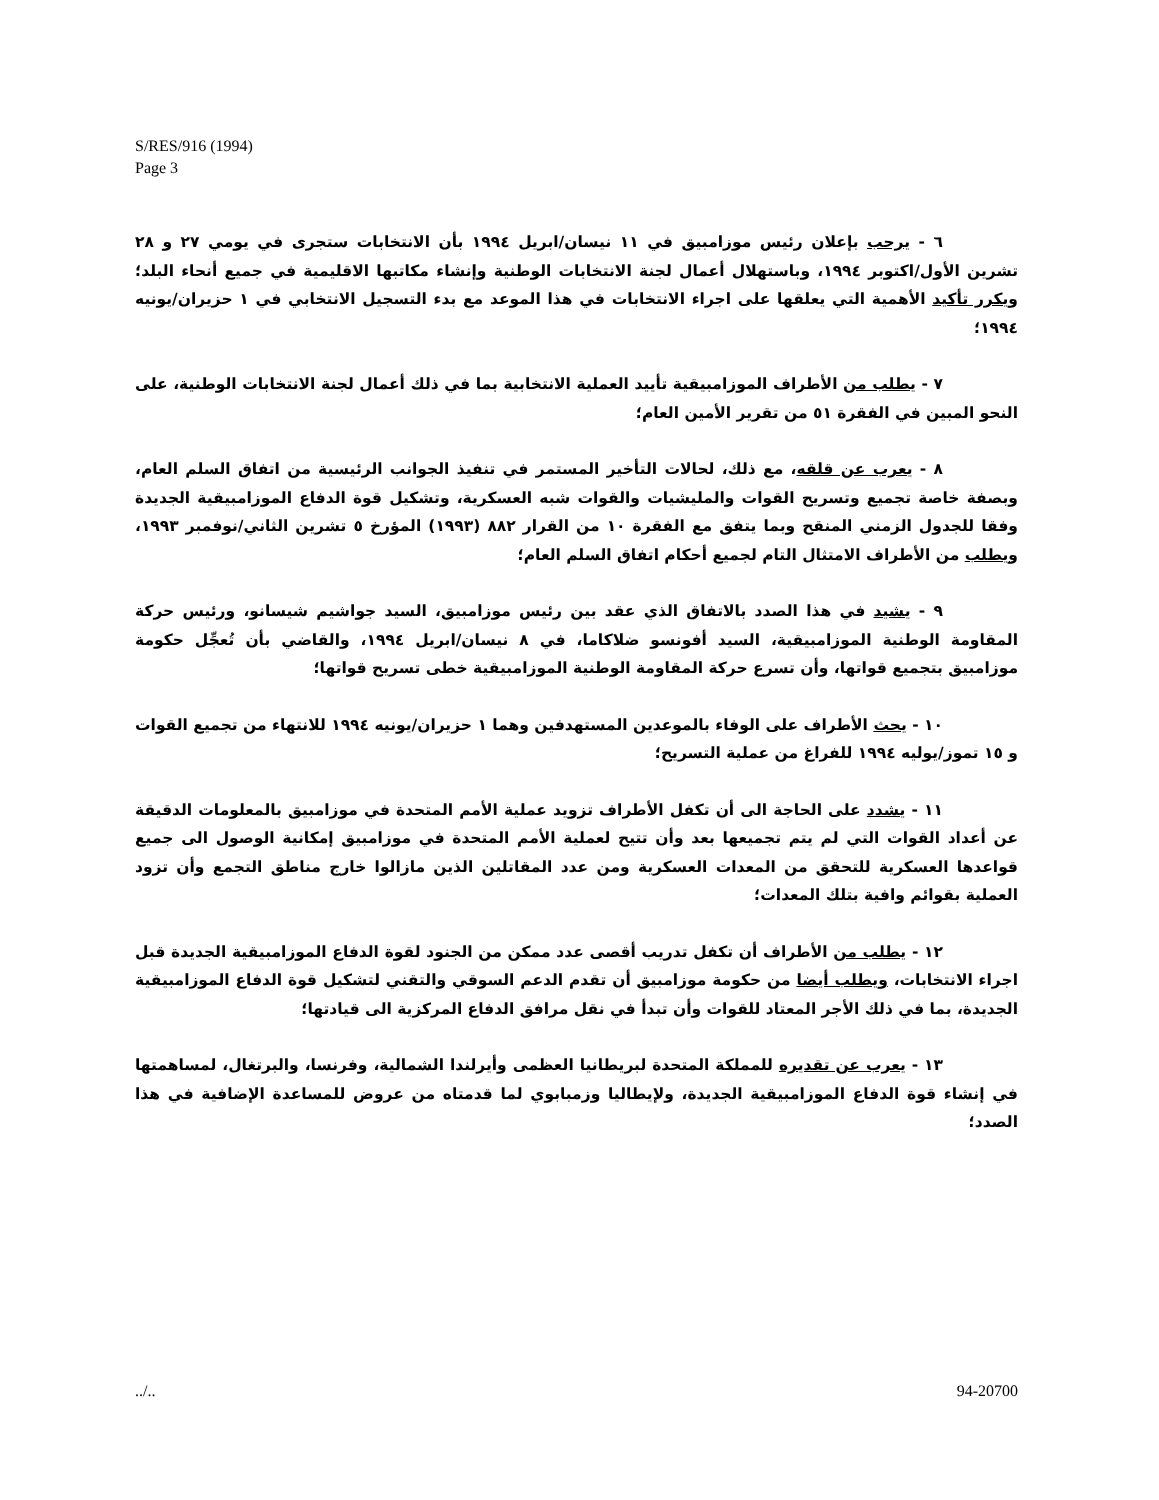S/RES/916 (1994)
Page 3
٦ - يرحب بإعلان رئيس موزامبيق في ١١ نيسان/ابريل ١٩٩٤ بأن الانتخابات ستجرى في يومي ٢٧ و ٢٨ تشرين الأول/اكتوبر ١٩٩٤، وباستهلال أعمال لجنة الانتخابات الوطنية وإنشاء مكاتبها الاقليمية في جميع أنحاء البلد؛ ويكرر تأكيد الأهمية التي يعلقها على اجراء الانتخابات في هذا الموعد مع بدء التسجيل الانتخابي في ١ حزيران/يونيه ١٩٩٤؛
٧ - يطلب من الأطراف الموزامبيقية تأييد العملية الانتخابية بما في ذلك أعمال لجنة الانتخابات الوطنية، على النحو المبين في الفقرة ٥١ من تقرير الأمين العام؛
٨ - يعرب عن قلقه، مع ذلك، لحالات التأخير المستمر في تنفيذ الجوانب الرئيسية من اتفاق السلم العام، وبصفة خاصة تجميع وتسريح القوات والمليشيات والقوات شبه العسكرية، وتشكيل قوة الدفاع الموزامبيقية الجديدة وفقا للجدول الزمني المنقح وبما يتفق مع الفقرة ١٠ من القرار ٨٨٢ (١٩٩٣) المؤرخ ٥ تشرين الثاني/نوفمبر ١٩٩٣، ويطلب من الأطراف الامتثال التام لجميع أحكام اتفاق السلم العام؛
٩ - يشيد في هذا الصدد بالاتفاق الذي عقد بين رئيس موزامبيق، السيد جواشيم شيسانو، ورئيس حركة المقاومة الوطنية الموزامبيقية، السيد أفونسو ضلاكاما، في ٨ نيسان/ابريل ١٩٩٤، والقاضي بأن تُعجِّل حكومة موزامبيق بتجميع قواتها، وأن تسرع حركة المقاومة الوطنية الموزامبيقية خطى تسريح قواتها؛
١٠ - يحث الأطراف على الوفاء بالموعدين المستهدفين وهما ١ حزيران/يونيه ١٩٩٤ للانتهاء من تجميع القوات و ١٥ تموز/يوليه ١٩٩٤ للفراغ من عملية التسريح؛
١١ - يشدد على الحاجة الى أن تكفل الأطراف تزويد عملية الأمم المتحدة في موزامبيق بالمعلومات الدقيقة عن أعداد القوات التي لم يتم تجميعها بعد وأن تتيح لعملية الأمم المتحدة في موزامبيق إمكانية الوصول الى جميع قواعدها العسكرية للتحقق من المعدات العسكرية ومن عدد المقاتلين الذين مازالوا خارج مناطق التجمع وأن تزود العملية بقوائم وافية بتلك المعدات؛
١٢ - يطلب من الأطراف أن تكفل تدريب أقصى عدد ممكن من الجنود لقوة الدفاع الموزامبيقية الجديدة قبل اجراء الانتخابات، ويطلب أيضا من حكومة موزامبيق أن تقدم الدعم السوقي والتقني لتشكيل قوة الدفاع الموزامبيقية الجديدة، بما في ذلك الأجر المعتاد للقوات وأن تبدأ في نقل مرافق الدفاع المركزية الى قيادتها؛
١٣ - يعرب عن تقديره للمملكة المتحدة لبريطانيا العظمى وأيرلندا الشمالية، وفرنسا، والبرتغال، لمساهمتها في إنشاء قوة الدفاع الموزامبيقية الجديدة، ولإيطاليا وزمبابوي لما قدمتاه من عروض للمساعدة الإضافية في هذا الصدد؛
../.. 94-20700